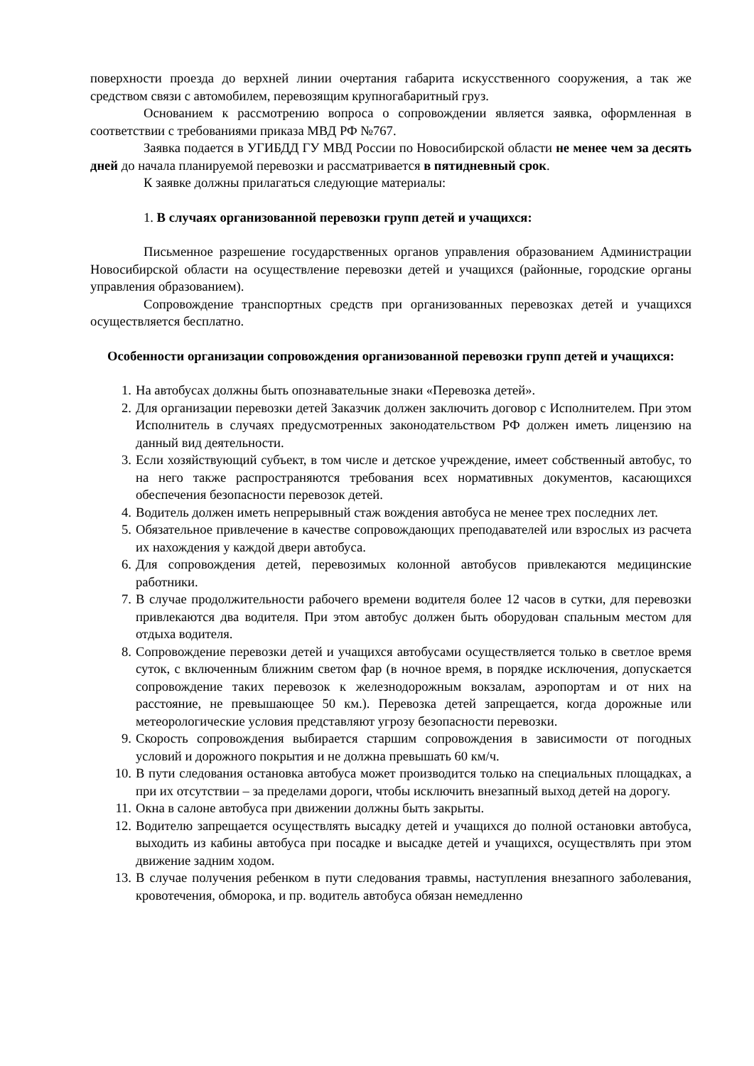поверхности проезда до верхней линии очертания габарита искусственного сооружения, а так же средством связи с автомобилем, перевозящим крупногабаритный груз.
Основанием к рассмотрению вопроса о сопровождении является заявка, оформленная в соответствии с требованиями приказа МВД РФ №767.
Заявка подается в УГИБДД ГУ МВД России по Новосибирской области не менее чем за десять дней до начала планируемой перевозки и рассматривается в пятидневный срок.
К заявке должны прилагаться следующие материалы:
1. В случаях организованной перевозки групп детей и учащихся:
Письменное разрешение государственных органов управления образованием Администрации Новосибирской области на осуществление перевозки детей и учащихся (районные, городские органы управления образованием).
Сопровождение транспортных средств при организованных перевозках детей и учащихся осуществляется бесплатно.
Особенности организации сопровождения организованной перевозки групп детей и учащихся:
1. На автобусах должны быть опознавательные знаки «Перевозка детей».
2. Для организации перевозки детей Заказчик должен заключить договор с Исполнителем. При этом Исполнитель в случаях предусмотренных законодательством РФ должен иметь лицензию на данный вид деятельности.
3. Если хозяйствующий субъект, в том числе и детское учреждение, имеет собственный автобус, то на него также распространяются требования всех нормативных документов, касающихся обеспечения безопасности перевозок детей.
4. Водитель должен иметь непрерывный стаж вождения автобуса не менее трех последних лет.
5. Обязательное привлечение в качестве сопровождающих преподавателей или взрослых из расчета их нахождения у каждой двери автобуса.
6. Для сопровождения детей, перевозимых колонной автобусов привлекаются медицинские работники.
7. В случае продолжительности рабочего времени водителя более 12 часов в сутки, для перевозки привлекаются два водителя. При этом автобус должен быть оборудован спальным местом для отдыха водителя.
8. Сопровождение перевозки детей и учащихся автобусами осуществляется только в светлое время суток, с включенным ближним светом фар (в ночное время, в порядке исключения, допускается сопровождение таких перевозок к железнодорожным вокзалам, аэропортам и от них на расстояние, не превышающее 50 км.). Перевозка детей запрещается, когда дорожные или метеорологические условия представляют угрозу безопасности перевозки.
9. Скорость сопровождения выбирается старшим сопровождения в зависимости от погодных условий и дорожного покрытия и не должна превышать 60 км/ч.
10. В пути следования остановка автобуса может производится только на специальных площадках, а при их отсутствии – за пределами дороги, чтобы исключить внезапный выход детей на дорогу.
11. Окна в салоне автобуса при движении должны быть закрыты.
12. Водителю запрещается осуществлять высадку детей и учащихся до полной остановки автобуса, выходить из кабины автобуса при посадке и высадке детей и учащихся, осуществлять при этом движение задним ходом.
13. В случае получения ребенком в пути следования травмы, наступления внезапного заболевания, кровотечения, обморока, и пр. водитель автобуса обязан немедленно